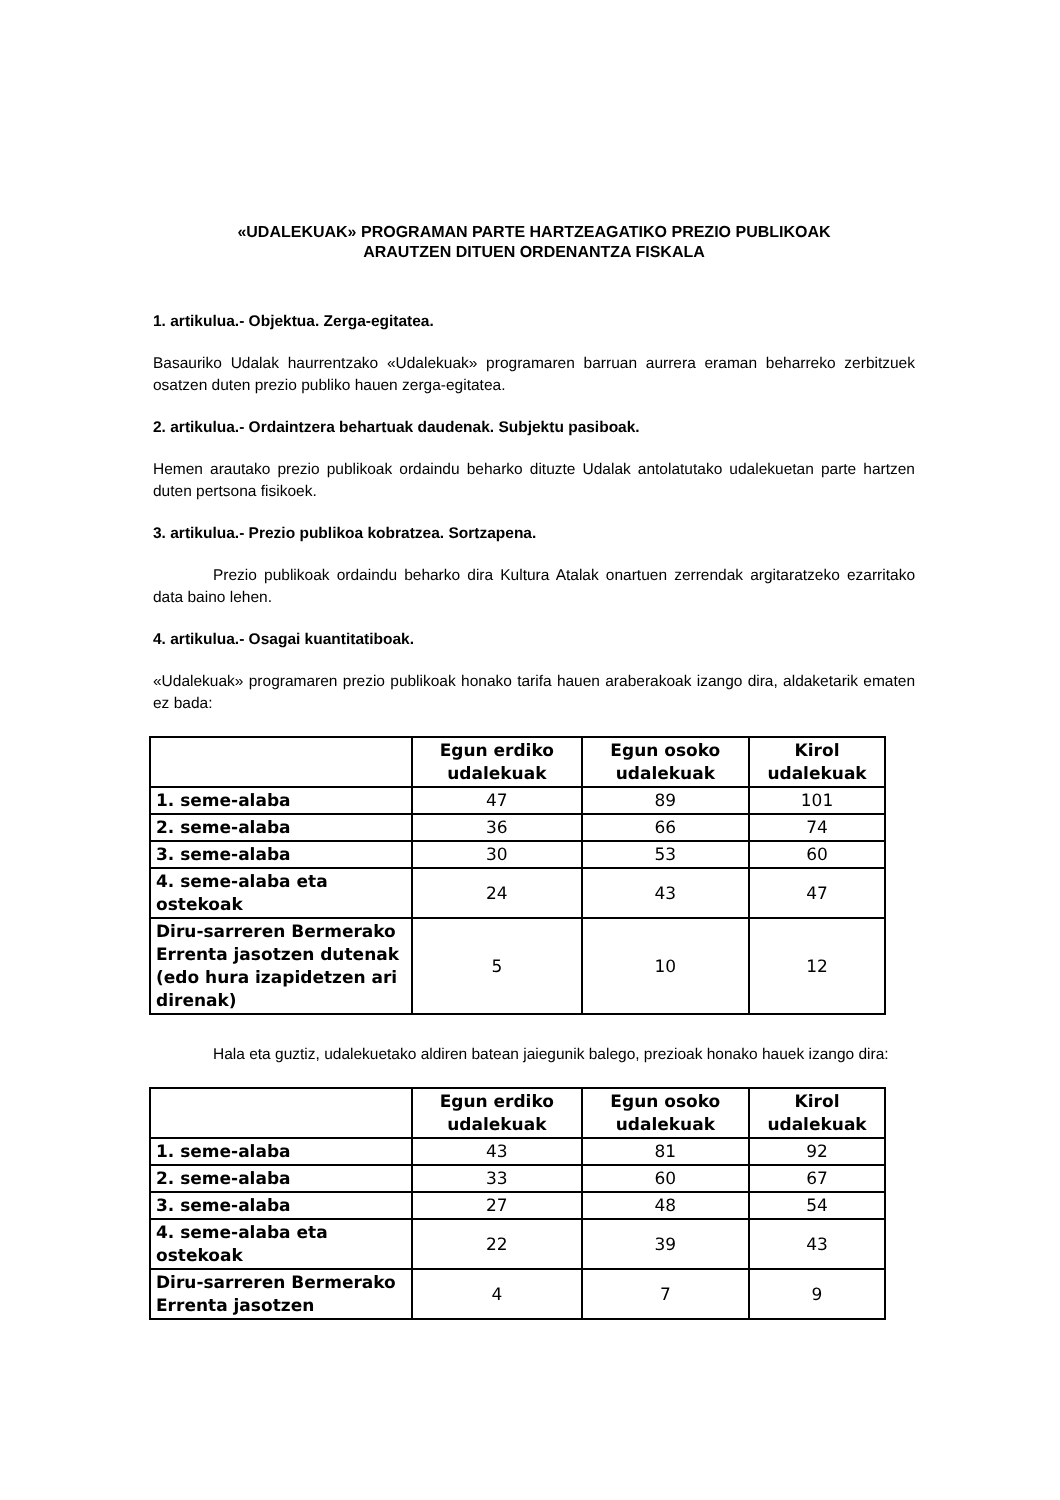«UDALEKUAK» PROGRAMAN PARTE HARTZEAGATIKO PREZIO PUBLIKOAK
ARAUTZEN DITUEN ORDENANTZA FISKALA
1. artikulua.- Objektua. Zerga-egitatea.
Basauriko Udalak haurrentzako «Udalekuak» programaren barruan aurrera eraman beharreko zerbitzuek osatzen duten prezio publiko hauen zerga-egitatea.
2. artikulua.- Ordaintzera behartuak daudenak. Subjektu pasiboak.
Hemen arautako prezio publikoak ordaindu beharko dituzte Udalak antolatutako udalekuetan parte hartzen duten pertsona fisikoek.
3. artikulua.- Prezio publikoa kobratzea. Sortzapena.
Prezio publikoak ordaindu beharko dira Kultura Atalak onartuen zerrendak argitaratzeko ezarritako data baino lehen.
4. artikulua.- Osagai kuantitatiboak.
«Udalekuak» programaren prezio publikoak honako tarifa hauen araberakoak izango dira, aldaketarik ematen ez bada:
| | Egun erdiko udalekuak | Egun osoko udalekuak | Kirol udalekuak |
| --- | --- | --- | --- |
| 1. seme-alaba | 47 | 89 | 101 |
| 2. seme-alaba | 36 | 66 | 74 |
| 3. seme-alaba | 30 | 53 | 60 |
| 4. seme-alaba eta ostekoak | 24 | 43 | 47 |
| Diru-sarreren Bermerako Errenta jasotzen dutenak (edo hura izapidetzen ari direnak) | 5 | 10 | 12 |
Hala eta guztiz, udalekuetako aldiren batean jaiegunik balego, prezioak honako hauek izango dira:
| | Egun erdiko udalekuak | Egun osoko udalekuak | Kirol udalekuak |
| --- | --- | --- | --- |
| 1. seme-alaba | 43 | 81 | 92 |
| 2. seme-alaba | 33 | 60 | 67 |
| 3. seme-alaba | 27 | 48 | 54 |
| 4. seme-alaba eta ostekoak | 22 | 39 | 43 |
| Diru-sarreren Bermerako Errenta jasotzen | 4 | 7 | 9 |